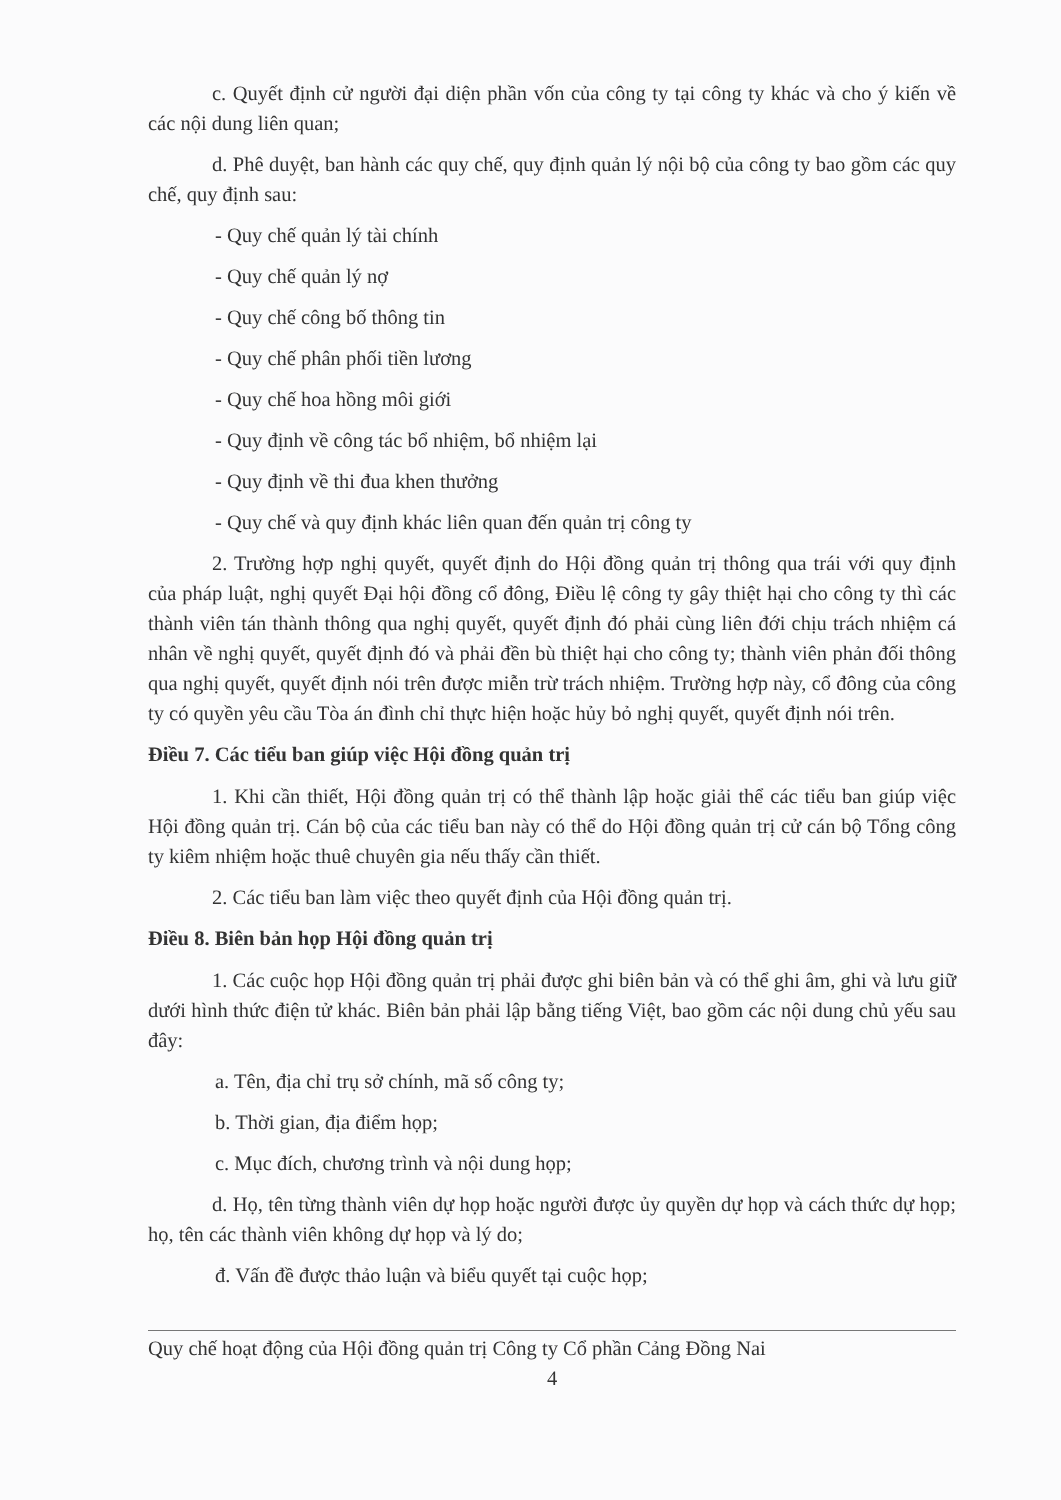c. Quyết định cử người đại diện phần vốn của công ty tại công ty khác và cho ý kiến về các nội dung liên quan;
d. Phê duyệt, ban hành các quy chế, quy định quản lý nội bộ của công ty bao gồm các quy chế, quy định sau:
- Quy chế quản lý tài chính
- Quy chế quản lý nợ
- Quy chế công bố thông tin
- Quy chế phân phối tiền lương
- Quy chế hoa hồng môi giới
- Quy định về công tác bổ nhiệm, bổ nhiệm lại
- Quy định về thi đua khen thưởng
- Quy chế và quy định khác liên quan đến quản trị công ty
2. Trường hợp nghị quyết, quyết định do Hội đồng quản trị thông qua trái với quy định của pháp luật, nghị quyết Đại hội đồng cổ đông, Điều lệ công ty gây thiệt hại cho công ty thì các thành viên tán thành thông qua nghị quyết, quyết định đó phải cùng liên đới chịu trách nhiệm cá nhân về nghị quyết, quyết định đó và phải đền bù thiệt hại cho công ty; thành viên phản đối thông qua nghị quyết, quyết định nói trên được miễn trừ trách nhiệm. Trường hợp này, cổ đông của công ty có quyền yêu cầu Tòa án đình chỉ thực hiện hoặc hủy bỏ nghị quyết, quyết định nói trên.
Điều 7. Các tiểu ban giúp việc Hội đồng quản trị
1. Khi cần thiết, Hội đồng quản trị có thể thành lập hoặc giải thể các tiểu ban giúp việc Hội đồng quản trị. Cán bộ của các tiểu ban này có thể do Hội đồng quản trị cử cán bộ Tổng công ty kiêm nhiệm hoặc thuê chuyên gia nếu thấy cần thiết.
2. Các tiểu ban làm việc theo quyết định của Hội đồng quản trị.
Điều 8. Biên bản họp Hội đồng quản trị
1. Các cuộc họp Hội đồng quản trị phải được ghi biên bản và có thể ghi âm, ghi và lưu giữ dưới hình thức điện tử khác. Biên bản phải lập bằng tiếng Việt, bao gồm các nội dung chủ yếu sau đây:
a. Tên, địa chỉ trụ sở chính, mã số công ty;
b. Thời gian, địa điểm họp;
c. Mục đích, chương trình và nội dung họp;
d. Họ, tên từng thành viên dự họp hoặc người được ủy quyền dự họp và cách thức dự họp; họ, tên các thành viên không dự họp và lý do;
đ. Vấn đề được thảo luận và biểu quyết tại cuộc họp;
Quy chế hoạt động của Hội đồng quản trị Công ty Cổ phần Cảng Đồng Nai
4